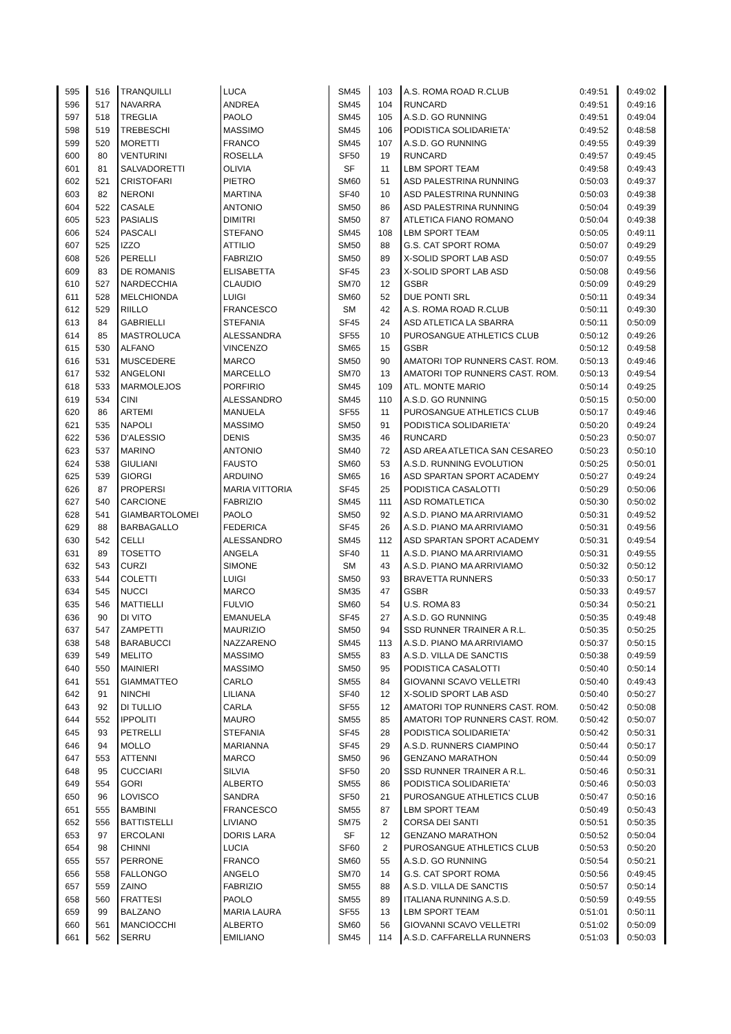| 595 | 516 | TRANQUILLI | LUCA | SM45 | 103 | A.S. ROMA ROAD R.CLUB | 0:49:51 | 0:49:02 |
| 596 | 517 | NAVARRA | ANDREA | SM45 | 104 | RUNCARD | 0:49:51 | 0:49:16 |
| 597 | 518 | TREGLIA | PAOLO | SM45 | 105 | A.S.D. GO RUNNING | 0:49:51 | 0:49:04 |
| 598 | 519 | TREBESCHI | MASSIMO | SM45 | 106 | PODISTICA SOLIDARIETA' | 0:49:52 | 0:48:58 |
| 599 | 520 | MORETTI | FRANCO | SM45 | 107 | A.S.D. GO RUNNING | 0:49:55 | 0:49:39 |
| 600 | 80 | VENTURINI | ROSELLA | SF50 | 19 | RUNCARD | 0:49:57 | 0:49:45 |
| 601 | 81 | SALVADORETTI | OLIVIA | SF | 11 | LBM SPORT TEAM | 0:49:58 | 0:49:43 |
| 602 | 521 | CRISTOFARI | PIETRO | SM60 | 51 | ASD PALESTRINA RUNNING | 0:50:03 | 0:49:37 |
| 603 | 82 | NERONI | MARTINA | SF40 | 10 | ASD PALESTRINA RUNNING | 0:50:03 | 0:49:38 |
| 604 | 522 | CASALE | ANTONIO | SM50 | 86 | ASD PALESTRINA RUNNING | 0:50:04 | 0:49:39 |
| 605 | 523 | PASIALIS | DIMITRI | SM50 | 87 | ATLETICA FIANO ROMANO | 0:50:04 | 0:49:38 |
| 606 | 524 | PASCALI | STEFANO | SM45 | 108 | LBM SPORT TEAM | 0:50:05 | 0:49:11 |
| 607 | 525 | IZZO | ATTILIO | SM50 | 88 | G.S. CAT SPORT ROMA | 0:50:07 | 0:49:29 |
| 608 | 526 | PERELLI | FABRIZIO | SM50 | 89 | X-SOLID SPORT LAB ASD | 0:50:07 | 0:49:55 |
| 609 | 83 | DE ROMANIS | ELISABETTA | SF45 | 23 | X-SOLID SPORT LAB ASD | 0:50:08 | 0:49:56 |
| 610 | 527 | NARDECCHIA | CLAUDIO | SM70 | 12 | GSBR | 0:50:09 | 0:49:29 |
| 611 | 528 | MELCHIONDA | LUIGI | SM60 | 52 | DUE PONTI SRL | 0:50:11 | 0:49:34 |
| 612 | 529 | RIILLO | FRANCESCO | SM | 42 | A.S. ROMA ROAD R.CLUB | 0:50:11 | 0:49:30 |
| 613 | 84 | GABRIELLI | STEFANIA | SF45 | 24 | ASD ATLETICA LA SBARRA | 0:50:11 | 0:50:09 |
| 614 | 85 | MASTROLUCA | ALESSANDRA | SF55 | 10 | PUROSANGUE ATHLETICS CLUB | 0:50:12 | 0:49:26 |
| 615 | 530 | ALFANO | VINCENZO | SM65 | 15 | GSBR | 0:50:12 | 0:49:58 |
| 616 | 531 | MUSCEDERE | MARCO | SM50 | 90 | AMATORI TOP RUNNERS CAST. ROM. | 0:50:13 | 0:49:46 |
| 617 | 532 | ANGELONI | MARCELLO | SM70 | 13 | AMATORI TOP RUNNERS CAST. ROM. | 0:50:13 | 0:49:54 |
| 618 | 533 | MARMOLEJOS | PORFIRIO | SM45 | 109 | ATL. MONTE MARIO | 0:50:14 | 0:49:25 |
| 619 | 534 | CINI | ALESSANDRO | SM45 | 110 | A.S.D. GO RUNNING | 0:50:15 | 0:50:00 |
| 620 | 86 | ARTEMI | MANUELA | SF55 | 11 | PUROSANGUE ATHLETICS CLUB | 0:50:17 | 0:49:46 |
| 621 | 535 | NAPOLI | MASSIMO | SM50 | 91 | PODISTICA SOLIDARIETA' | 0:50:20 | 0:49:24 |
| 622 | 536 | D'ALESSIO | DENIS | SM35 | 46 | RUNCARD | 0:50:23 | 0:50:07 |
| 623 | 537 | MARINO | ANTONIO | SM40 | 72 | ASD AREA ATLETICA SAN CESAREO | 0:50:23 | 0:50:10 |
| 624 | 538 | GIULIANI | FAUSTO | SM60 | 53 | A.S.D. RUNNING EVOLUTION | 0:50:25 | 0:50:01 |
| 625 | 539 | GIORGI | ARDUINO | SM65 | 16 | ASD SPARTAN SPORT ACADEMY | 0:50:27 | 0:49:24 |
| 626 | 87 | PROPERSI | MARIA VITTORIA | SF45 | 25 | PODISTICA CASALOTTI | 0:50:29 | 0:50:06 |
| 627 | 540 | CARCIONE | FABRIZIO | SM45 | 111 | ASD ROMATLETICA | 0:50:30 | 0:50:02 |
| 628 | 541 | GIAMBARTOLOMEI | PAOLO | SM50 | 92 | A.S.D. PIANO MA ARRIVIAMO | 0:50:31 | 0:49:52 |
| 629 | 88 | BARBAGALLO | FEDERICA | SF45 | 26 | A.S.D. PIANO MA ARRIVIAMO | 0:50:31 | 0:49:56 |
| 630 | 542 | CELLI | ALESSANDRO | SM45 | 112 | ASD SPARTAN SPORT ACADEMY | 0:50:31 | 0:49:54 |
| 631 | 89 | TOSETTO | ANGELA | SF40 | 11 | A.S.D. PIANO MA ARRIVIAMO | 0:50:31 | 0:49:55 |
| 632 | 543 | CURZI | SIMONE | SM | 43 | A.S.D. PIANO MA ARRIVIAMO | 0:50:32 | 0:50:12 |
| 633 | 544 | COLETTI | LUIGI | SM50 | 93 | BRAVETTA RUNNERS | 0:50:33 | 0:50:17 |
| 634 | 545 | NUCCI | MARCO | SM35 | 47 | GSBR | 0:50:33 | 0:49:57 |
| 635 | 546 | MATTIELLI | FULVIO | SM60 | 54 | U.S. ROMA 83 | 0:50:34 | 0:50:21 |
| 636 | 90 | DI VITO | EMANUELA | SF45 | 27 | A.S.D. GO RUNNING | 0:50:35 | 0:49:48 |
| 637 | 547 | ZAMPETTI | MAURIZIO | SM50 | 94 | SSD RUNNER TRAINER A R.L. | 0:50:35 | 0:50:25 |
| 638 | 548 | BARABUCCI | NAZZARENO | SM45 | 113 | A.S.D. PIANO MA ARRIVIAMO | 0:50:37 | 0:50:15 |
| 639 | 549 | MELITO | MASSIMO | SM55 | 83 | A.S.D. VILLA DE SANCTIS | 0:50:38 | 0:49:59 |
| 640 | 550 | MAINIERI | MASSIMO | SM50 | 95 | PODISTICA CASALOTTI | 0:50:40 | 0:50:14 |
| 641 | 551 | GIAMMATTEO | CARLO | SM55 | 84 | GIOVANNI SCAVO VELLETRI | 0:50:40 | 0:49:43 |
| 642 | 91 | NINCHI | LILIANA | SF40 | 12 | X-SOLID SPORT LAB ASD | 0:50:40 | 0:50:27 |
| 643 | 92 | DI TULLIO | CARLA | SF55 | 12 | AMATORI TOP RUNNERS CAST. ROM. | 0:50:42 | 0:50:08 |
| 644 | 552 | IPPOLITI | MAURO | SM55 | 85 | AMATORI TOP RUNNERS CAST. ROM. | 0:50:42 | 0:50:07 |
| 645 | 93 | PETRELLI | STEFANIA | SF45 | 28 | PODISTICA SOLIDARIETA' | 0:50:42 | 0:50:31 |
| 646 | 94 | MOLLO | MARIANNA | SF45 | 29 | A.S.D. RUNNERS CIAMPINO | 0:50:44 | 0:50:17 |
| 647 | 553 | ATTENNI | MARCO | SM50 | 96 | GENZANO MARATHON | 0:50:44 | 0:50:09 |
| 648 | 95 | CUCCIARI | SILVIA | SF50 | 20 | SSD RUNNER TRAINER A R.L. | 0:50:46 | 0:50:31 |
| 649 | 554 | GORI | ALBERTO | SM55 | 86 | PODISTICA SOLIDARIETA' | 0:50:46 | 0:50:03 |
| 650 | 96 | LOVISCO | SANDRA | SF50 | 21 | PUROSANGUE ATHLETICS CLUB | 0:50:47 | 0:50:16 |
| 651 | 555 | BAMBINI | FRANCESCO | SM55 | 87 | LBM SPORT TEAM | 0:50:49 | 0:50:43 |
| 652 | 556 | BATTISTELLI | LIVIANO | SM75 | 2 | CORSA DEI SANTI | 0:50:51 | 0:50:35 |
| 653 | 97 | ERCOLANI | DORIS LARA | SF | 12 | GENZANO MARATHON | 0:50:52 | 0:50:04 |
| 654 | 98 | CHINNI | LUCIA | SF60 | 2 | PUROSANGUE ATHLETICS CLUB | 0:50:53 | 0:50:20 |
| 655 | 557 | PERRONE | FRANCO | SM60 | 55 | A.S.D. GO RUNNING | 0:50:54 | 0:50:21 |
| 656 | 558 | FALLONGO | ANGELO | SM70 | 14 | G.S. CAT SPORT ROMA | 0:50:56 | 0:49:45 |
| 657 | 559 | ZAINO | FABRIZIO | SM55 | 88 | A.S.D. VILLA DE SANCTIS | 0:50:57 | 0:50:14 |
| 658 | 560 | FRATTESI | PAOLO | SM55 | 89 | ITALIANA RUNNING A.S.D. | 0:50:59 | 0:49:55 |
| 659 | 99 | BALZANO | MARIA LAURA | SF55 | 13 | LBM SPORT TEAM | 0:51:01 | 0:50:11 |
| 660 | 561 | MANCIOCCHI | ALBERTO | SM60 | 56 | GIOVANNI SCAVO VELLETRI | 0:51:02 | 0:50:09 |
| 661 | 562 | SERRU | EMILIANO | SM45 | 114 | A.S.D. CAFFARELLA RUNNERS | 0:51:03 | 0:50:03 |